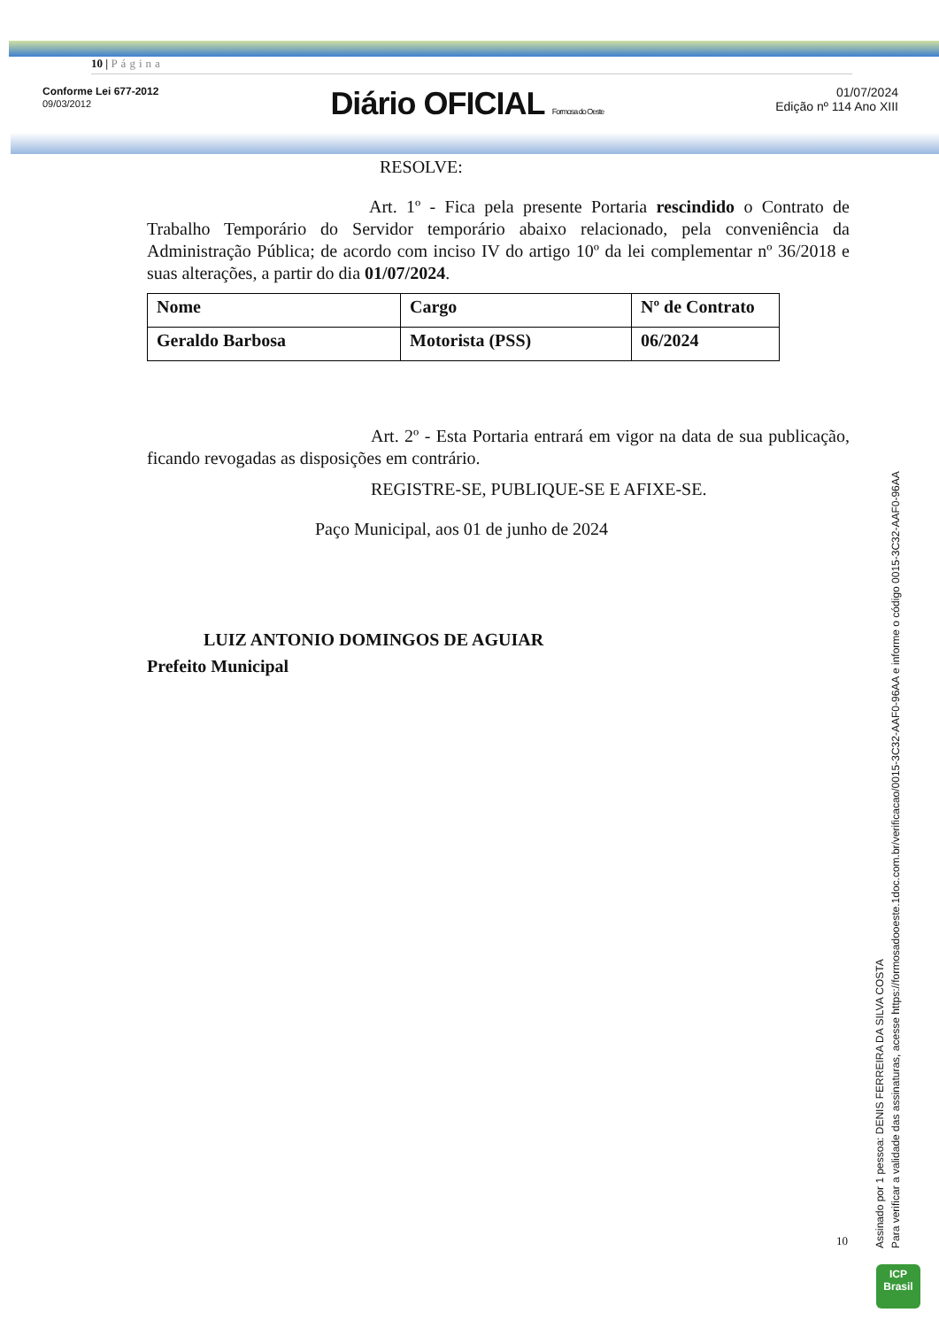10 | Página
Conforme Lei 677-2012
09/03/2012
Diário OFICIAL Formosa do Oeste
01/07/2024
Edição nº 114 Ano XIII
RESOLVE:
Art. 1º - Fica pela presente Portaria rescindido o Contrato de Trabalho Temporário do Servidor temporário abaixo relacionado, pela conveniência da Administração Pública; de acordo com inciso IV do artigo 10º da lei complementar nº 36/2018 e suas alterações, a partir do dia 01/07/2024.
| Nome | Cargo | Nº de Contrato |
| Geraldo Barbosa | Motorista (PSS) | 06/2024 |
Art. 2º - Esta Portaria entrará em vigor na data de sua publicação, ficando revogadas as disposições em contrário.
REGISTRE-SE, PUBLIQUE-SE E AFIXE-SE.
Paço Municipal, aos 01 de junho de 2024
LUIZ ANTONIO DOMINGOS DE AGUIAR
Prefeito Municipal
10
Assinado por 1 pessoa: DENIS FERREIRA DA SILVA COSTA
Para verificar a validade das assinaturas, acesse https://formosadooeste.1doc.com.br/verificacao/0015-3C32-AAF0-96AA e informe o código 0015-3C32-AAF0-96AA
ICP
Brasil